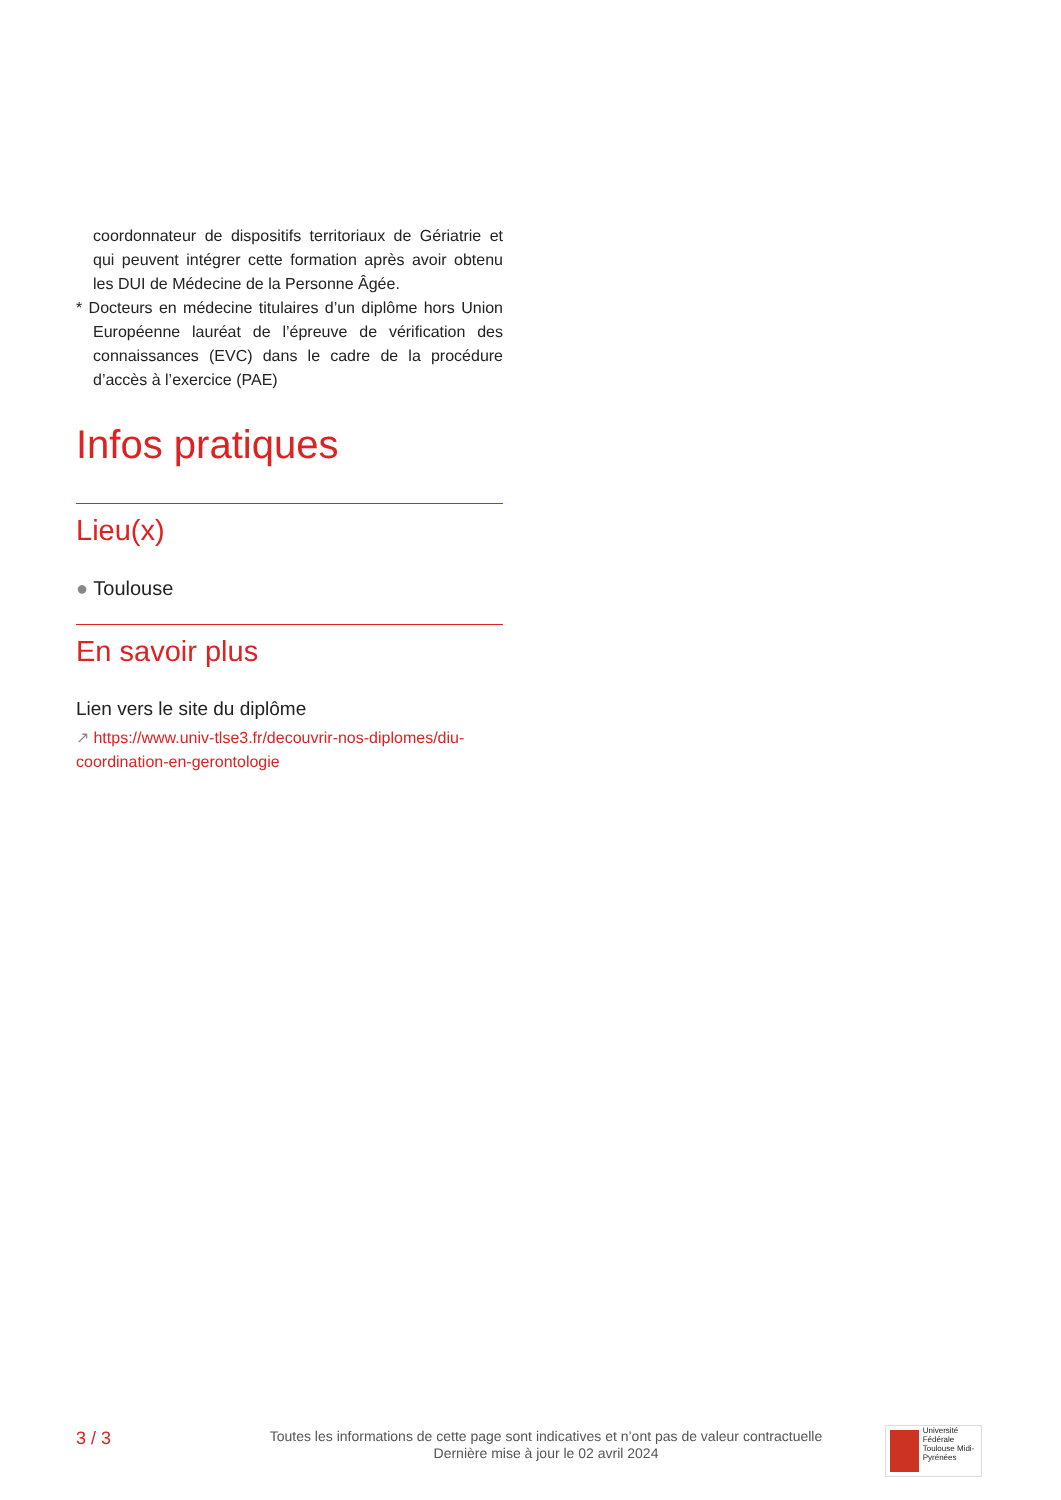coordonnateur de dispositifs territoriaux de Gériatrie et qui peuvent intégrer cette formation après avoir obtenu les DUI de Médecine de la Personne Âgée.
* Docteurs en médecine titulaires d’un diplôme hors Union Européenne lauréat de l’épreuve de vérification des connaissances (EVC) dans le cadre de la procédure d’accès à l’exercice (PAE)
Infos pratiques
Lieu(x)
● Toulouse
En savoir plus
Lien vers le site du diplôme
↗ https://www.univ-tlse3.fr/decouvrir-nos-diplomes/diu-coordination-en-gerontologie
3 / 3
Toutes les informations de cette page sont indicatives et n’ont pas de valeur contractuelle
Dernière mise à jour le 02 avril 2024
Université Fédérale
Toulouse Midi-Pyrénées